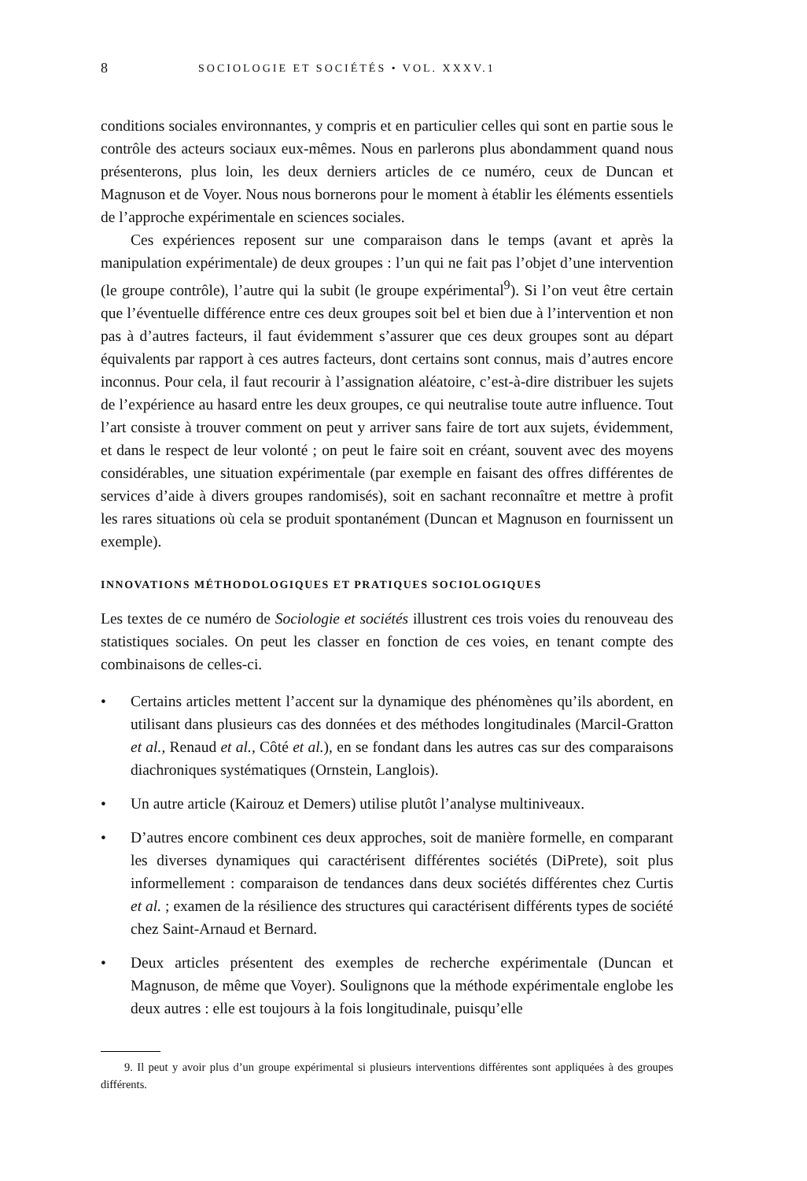8 SOCIOLOGIE ET SOCIÉTÉS • VOL. XXXV.1
conditions sociales environnantes, y compris et en particulier celles qui sont en partie sous le contrôle des acteurs sociaux eux-mêmes. Nous en parlerons plus abondamment quand nous présenterons, plus loin, les deux derniers articles de ce numéro, ceux de Duncan et Magnuson et de Voyer. Nous nous bornerons pour le moment à établir les éléments essentiels de l’approche expérimentale en sciences sociales.
Ces expériences reposent sur une comparaison dans le temps (avant et après la manipulation expérimentale) de deux groupes : l’un qui ne fait pas l’objet d’une intervention (le groupe contrôle), l’autre qui la subit (le groupe expérimental<sup>9</sup>). Si l’on veut être certain que l’éventuelle différence entre ces deux groupes soit bel et bien due à l’intervention et non pas à d’autres facteurs, il faut évidemment s’assurer que ces deux groupes sont au départ équivalents par rapport à ces autres facteurs, dont certains sont connus, mais d’autres encore inconnus. Pour cela, il faut recourir à l’assignation aléatoire, c’est-à-dire distribuer les sujets de l’expérience au hasard entre les deux groupes, ce qui neutralise toute autre influence. Tout l’art consiste à trouver comment on peut y arriver sans faire de tort aux sujets, évidemment, et dans le respect de leur volonté ; on peut le faire soit en créant, souvent avec des moyens considérables, une situation expérimentale (par exemple en faisant des offres différentes de services d’aide à divers groupes randomisés), soit en sachant reconnaître et mettre à profit les rares situations où cela se produit spontanément (Duncan et Magnuson en fournissent un exemple).
INNOVATIONS MÉTHODOLOGIQUES ET PRATIQUES SOCIOLOGIQUES
Les textes de ce numéro de Sociologie et sociétés illustrent ces trois voies du renouveau des statistiques sociales. On peut les classer en fonction de ces voies, en tenant compte des combinaisons de celles-ci.
• Certains articles mettent l’accent sur la dynamique des phénomènes qu’ils abordent, en utilisant dans plusieurs cas des données et des méthodes longitudinales (Marcil-Gratton et al., Renaud et al., Côté et al.), en se fondant dans les autres cas sur des comparaisons diachroniques systématiques (Ornstein, Langlois).
• Un autre article (Kairouz et Demers) utilise plutôt l’analyse multiniveaux.
• D’autres encore combinent ces deux approches, soit de manière formelle, en comparant les diverses dynamiques qui caractérisent différentes sociétés (DiPrete), soit plus informellement : comparaison de tendances dans deux sociétés différentes chez Curtis et al. ; examen de la résilience des structures qui caractérisent différents types de société chez Saint-Arnaud et Bernard.
• Deux articles présentent des exemples de recherche expérimentale (Duncan et Magnuson, de même que Voyer). Soulignons que la méthode expérimentale englobe les deux autres : elle est toujours à la fois longitudinale, puisqu’elle
9. Il peut y avoir plus d’un groupe expérimental si plusieurs interventions différentes sont appliquées à des groupes différents.